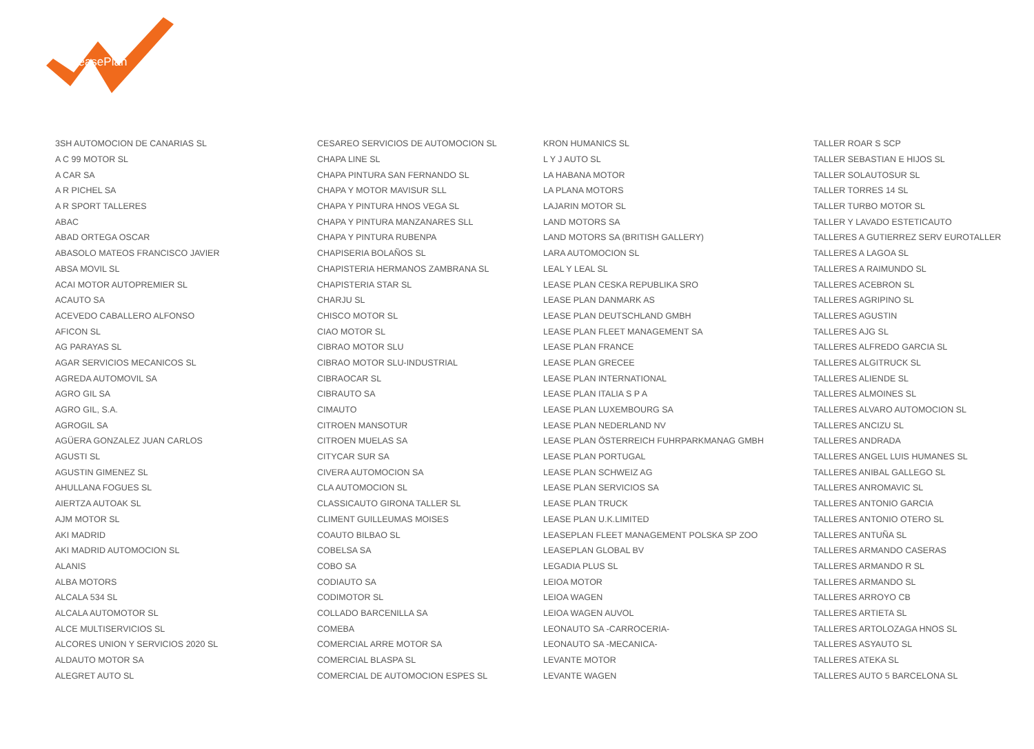LeasePlan
| 3SH AUTOMOCION DE CANARIAS SL | CESAREO SERVICIOS DE AUTOMOCION SL | KRON HUMANICS SL | TALLER ROAR S SCP |
| A C 99 MOTOR SL | CHAPA LINE SL | L Y J AUTO SL | TALLER SEBASTIAN E HIJOS SL |
| A CAR SA | CHAPA PINTURA SAN FERNANDO SL | LA HABANA MOTOR | TALLER SOLAUTOSUR SL |
| A R PICHEL SA | CHAPA Y MOTOR MAVISUR SLL | LA PLANA MOTORS | TALLER TORRES 14 SL |
| A R SPORT TALLERES | CHAPA Y PINTURA HNOS VEGA SL | LAJARIN MOTOR SL | TALLER TURBO MOTOR SL |
| ABAC | CHAPA Y PINTURA MANZANARES SLL | LAND MOTORS SA | TALLER Y LAVADO ESTETICAUTO |
| ABAD ORTEGA OSCAR | CHAPA Y PINTURA RUBENPA | LAND MOTORS SA (BRITISH GALLERY) | TALLERES A GUTIERREZ SERV EUROTALLER |
| ABASOLO MATEOS FRANCISCO JAVIER | CHAPISERIA BOLAÑOS SL | LARA AUTOMOCION SL | TALLERES A LAGOA SL |
| ABSA MOVIL SL | CHAPISTERIA HERMANOS ZAMBRANA SL | LEAL Y LEAL SL | TALLERES A RAIMUNDO SL |
| ACAI MOTOR AUTOPREMIER SL | CHAPISTERIA STAR SL | LEASE PLAN CESKA REPUBLIKA SRO | TALLERES ACEBRON SL |
| ACAUTO SA | CHARJU SL | LEASE PLAN DANMARK AS | TALLERES AGRIPINO SL |
| ACEVEDO CABALLERO ALFONSO | CHISCO MOTOR SL | LEASE PLAN DEUTSCHLAND GMBH | TALLERES AGUSTIN |
| AFICON SL | CIAO MOTOR SL | LEASE PLAN FLEET MANAGEMENT SA | TALLERES AJG SL |
| AG PARAYAS SL | CIBRAO MOTOR SLU | LEASE PLAN FRANCE | TALLERES ALFREDO GARCIA SL |
| AGAR SERVICIOS MECANICOS SL | CIBRAO MOTOR SLU-INDUSTRIAL | LEASE PLAN GRECEE | TALLERES ALGITRUCK SL |
| AGREDA AUTOMOVIL SA | CIBRAOCAR SL | LEASE PLAN INTERNATIONAL | TALLERES ALIENDE SL |
| AGRO GIL SA | CIBRAUTO SA | LEASE PLAN ITALIA S P A | TALLERES ALMOINES SL |
| AGRO GIL, S.A. | CIMAUTO | LEASE PLAN LUXEMBOURG SA | TALLERES ALVARO AUTOMOCION SL |
| AGROGIL SA | CITROEN MANSOTUR | LEASE PLAN NEDERLAND NV | TALLERES ANCIZU SL |
| AGÜERA GONZALEZ JUAN CARLOS | CITROEN MUELAS SA | LEASE PLAN ÖSTERREICH FUHRPARKMANAG GMBH | TALLERES ANDRADA |
| AGUSTI SL | CITYCAR SUR SA | LEASE PLAN PORTUGAL | TALLERES ANGEL LUIS HUMANES SL |
| AGUSTIN GIMENEZ SL | CIVERA AUTOMOCION SA | LEASE PLAN SCHWEIZ AG | TALLERES ANIBAL GALLEGO SL |
| AHULLANA FOGUES SL | CLA AUTOMOCION SL | LEASE PLAN SERVICIOS SA | TALLERES ANROMAVIC SL |
| AIERTZA AUTOAK SL | CLASSICAUTO GIRONA TALLER SL | LEASE PLAN TRUCK | TALLERES ANTONIO GARCIA |
| AJM MOTOR SL | CLIMENT GUILLEUMAS MOISES | LEASE PLAN U.K.LIMITED | TALLERES ANTONIO OTERO SL |
| AKI MADRID | COAUTO BILBAO SL | LEASEPLAN FLEET MANAGEMENT POLSKA SP ZOO | TALLERES ANTUÑA SL |
| AKI MADRID AUTOMOCION SL | COBELSA SA | LEASEPLAN GLOBAL BV | TALLERES ARMANDO CASERAS |
| ALANIS | COBO SA | LEGADIA PLUS SL | TALLERES ARMANDO R SL |
| ALBA MOTORS | CODIAUTO SA | LEIOA MOTOR | TALLERES ARMANDO SL |
| ALCALA 534 SL | CODIMOTOR SL | LEIOA WAGEN | TALLERES ARROYO CB |
| ALCALA AUTOMOTOR SL | COLLADO BARCENILLA SA | LEIOA WAGEN AUVOL | TALLERES ARTIETA SL |
| ALCE MULTISERVICIOS SL | COMEBA | LEONAUTO SA -CARROCERIA- | TALLERES ARTOLOZAGA HNOS SL |
| ALCORES UNION Y SERVICIOS 2020 SL | COMERCIAL ARRE MOTOR SA | LEONAUTO SA -MECANICA- | TALLERES ASYAUTO SL |
| ALDAUTO MOTOR SA | COMERCIAL BLASPA SL | LEVANTE MOTOR | TALLERES ATEKA SL |
| ALEGRET AUTO SL | COMERCIAL DE AUTOMOCION ESPES SL | LEVANTE WAGEN | TALLERES AUTO 5 BARCELONA SL |